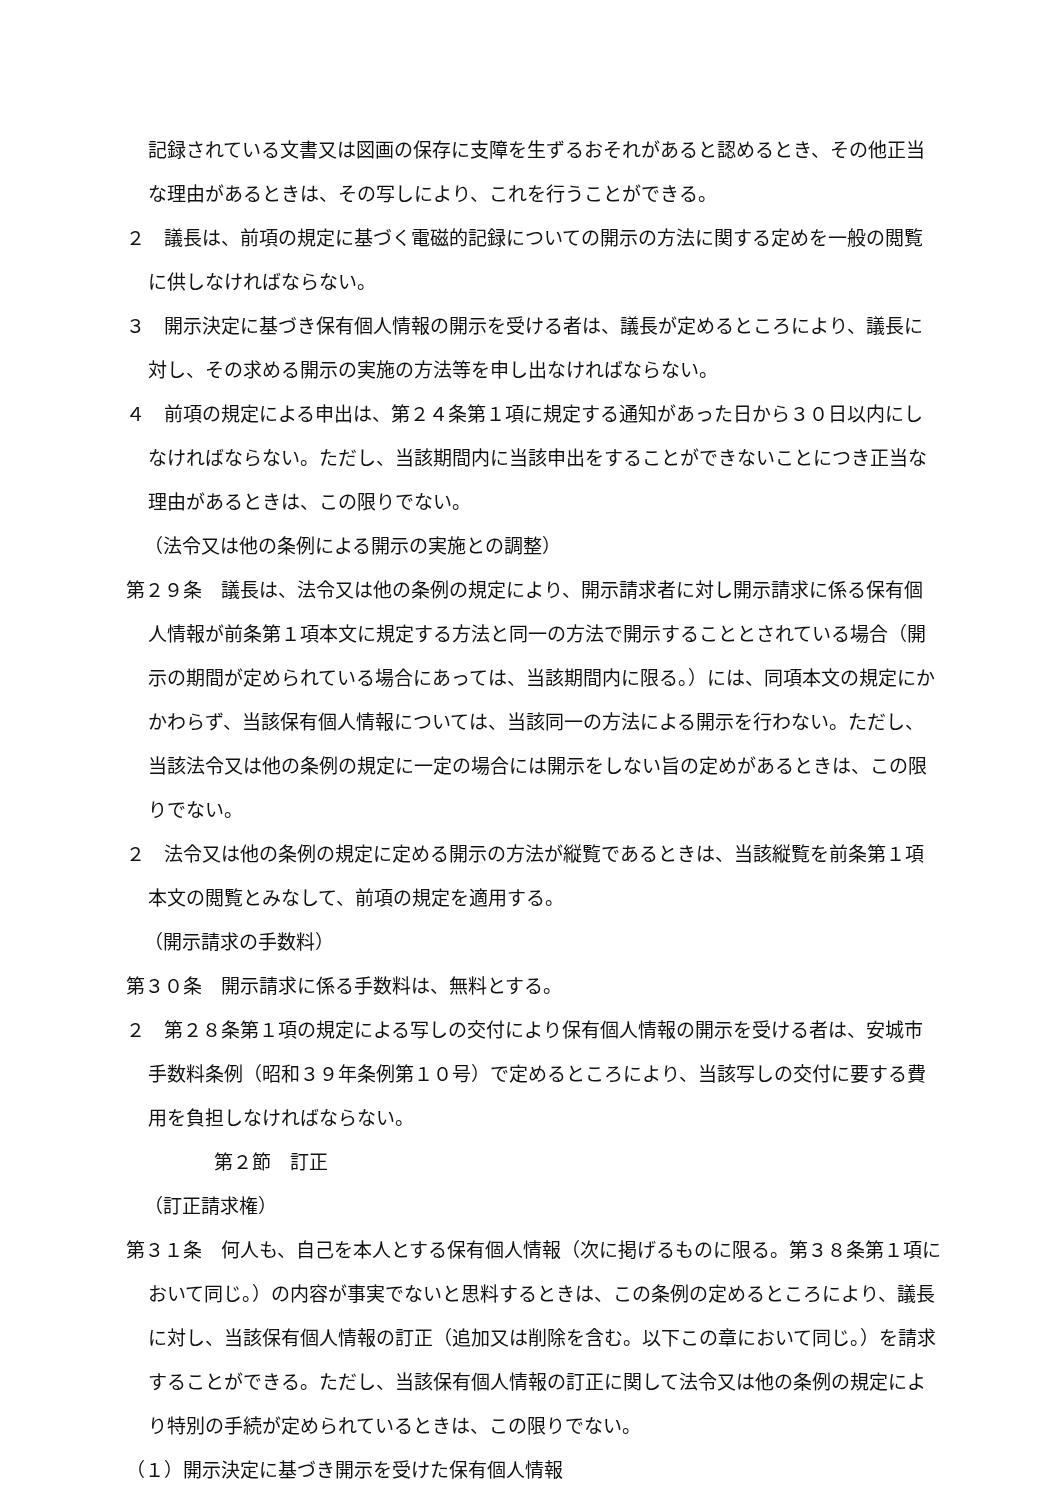記録されている文書又は図画の保存に支障を生ずるおそれがあると認めるとき、その他正当な理由があるときは、その写しにより、これを行うことができる。
２　議長は、前項の規定に基づく電磁的記録についての開示の方法に関する定めを一般の閲覧に供しなければならない。
３　開示決定に基づき保有個人情報の開示を受ける者は、議長が定めるところにより、議長に対し、その求める開示の実施の方法等を申し出なければならない。
４　前項の規定による申出は、第２４条第１項に規定する通知があった日から３０日以内にしなければならない。ただし、当該期間内に当該申出をすることができないことにつき正当な理由があるときは、この限りでない。
（法令又は他の条例による開示の実施との調整）
第２９条　議長は、法令又は他の条例の規定により、開示請求者に対し開示請求に係る保有個人情報が前条第１項本文に規定する方法と同一の方法で開示することとされている場合（開示の期間が定められている場合にあっては、当該期間内に限る。）には、同項本文の規定にかかわらず、当該保有個人情報については、当該同一の方法による開示を行わない。ただし、当該法令又は他の条例の規定に一定の場合には開示をしない旨の定めがあるときは、この限りでない。
２　法令又は他の条例の規定に定める開示の方法が縦覧であるときは、当該縦覧を前条第１項本文の閲覧とみなして、前項の規定を適用する。
（開示請求の手数料）
第３０条　開示請求に係る手数料は、無料とする。
２　第２８条第１項の規定による写しの交付により保有個人情報の開示を受ける者は、安城市手数料条例（昭和３９年条例第１０号）で定めるところにより、当該写しの交付に要する費用を負担しなければならない。
第２節　訂正
（訂正請求権）
第３１条　何人も、自己を本人とする保有個人情報（次に掲げるものに限る。第３８条第１項において同じ。）の内容が事実でないと思料するときは、この条例の定めるところにより、議長に対し、当該保有個人情報の訂正（追加又は削除を含む。以下この章において同じ。）を請求することができる。ただし、当該保有個人情報の訂正に関して法令又は他の条例の規定により特別の手続が定められているときは、この限りでない。
（１）開示決定に基づき開示を受けた保有個人情報